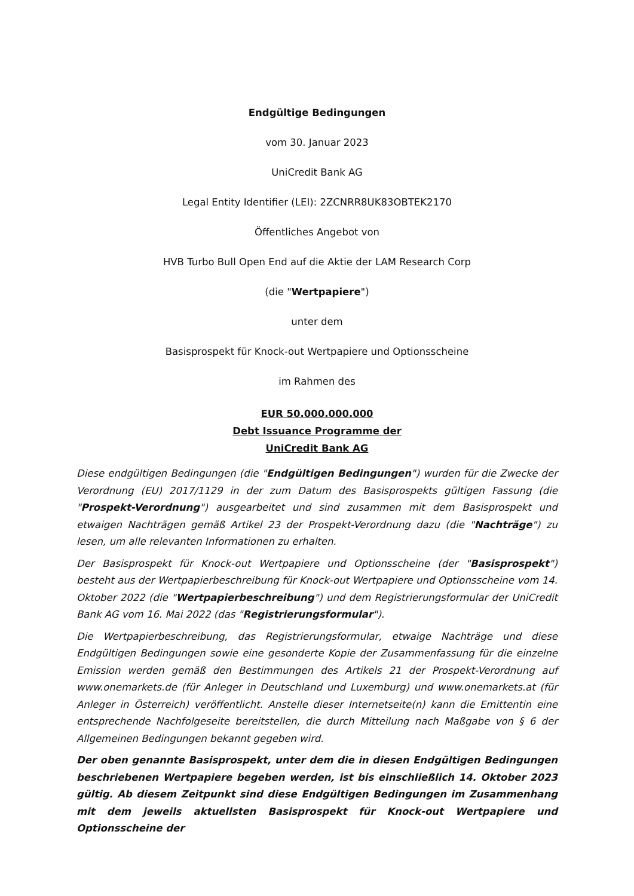Endgültige Bedingungen
vom 30. Januar 2023
UniCredit Bank AG
Legal Entity Identifier (LEI): 2ZCNRR8UK83OBTEK2170
Öffentliches Angebot von
HVB Turbo Bull Open End auf die Aktie der LAM Research Corp
(die "Wertpapiere")
unter dem
Basisprospekt für Knock-out Wertpapiere und Optionsscheine
im Rahmen des
EUR 50.000.000.000
Debt Issuance Programme der
UniCredit Bank AG
Diese endgültigen Bedingungen (die "Endgültigen Bedingungen") wurden für die Zwecke der Verordnung (EU) 2017/1129 in der zum Datum des Basisprospekts gültigen Fassung (die "Prospekt-Verordnung") ausgearbeitet und sind zusammen mit dem Basisprospekt und etwaigen Nachträgen gemäß Artikel 23 der Prospekt-Verordnung dazu (die "Nachträge") zu lesen, um alle relevanten Informationen zu erhalten.
Der Basisprospekt für Knock-out Wertpapiere und Optionsscheine (der "Basisprospekt") besteht aus der Wertpapierbeschreibung für Knock-out Wertpapiere und Optionsscheine vom 14. Oktober 2022 (die "Wertpapierbeschreibung") und dem Registrierungsformular der UniCredit Bank AG vom 16. Mai 2022 (das "Registrierungsformular").
Die Wertpapierbeschreibung, das Registrierungsformular, etwaige Nachträge und diese Endgültigen Bedingungen sowie eine gesonderte Kopie der Zusammenfassung für die einzelne Emission werden gemäß den Bestimmungen des Artikels 21 der Prospekt-Verordnung auf www.onemarkets.de (für Anleger in Deutschland und Luxemburg) und www.onemarkets.at (für Anleger in Österreich) veröffentlicht. Anstelle dieser Internetseite(n) kann die Emittentin eine entsprechende Nachfolgeseite bereitstellen, die durch Mitteilung nach Maßgabe von § 6 der Allgemeinen Bedingungen bekannt gegeben wird.
Der oben genannte Basisprospekt, unter dem die in diesen Endgültigen Bedingungen beschriebenen Wertpapiere begeben werden, ist bis einschließlich 14. Oktober 2023 gültig. Ab diesem Zeitpunkt sind diese Endgültigen Bedingungen im Zusammenhang mit dem jeweils aktuellsten Basisprospekt für Knock-out Wertpapiere und Optionsscheine der